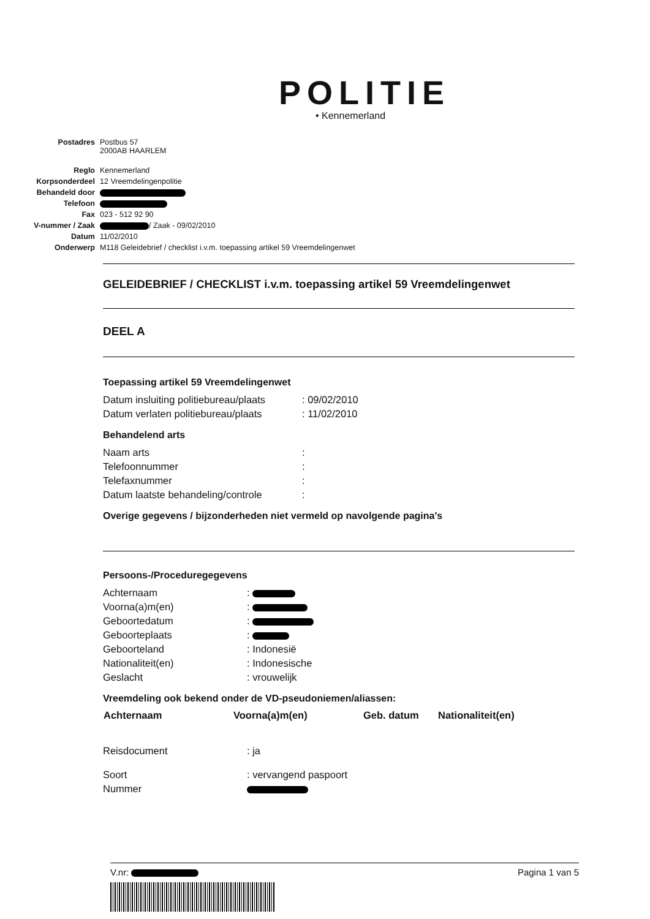POLITIE
• Kennemerland
| Postadres | Postbus 57 2000AB HAARLEM |
| Reglo | Kennemerland |
| Korpsonderdeel | 12 Vreemdelingenpolitie |
| Behandeld door | |
| Telefoon | |
| Fax | 023 - 512 92 90 |
| V-nummer / Zaak | / Zaak - 09/02/2010 |
| Datum | 11/02/2010 |
| Onderwerp | M118 Geleidebrief / checklist i.v.m. toepassing artikel 59 Vreemdelingenwet |
GELEIDEBRIEF / CHECKLIST i.v.m. toepassing artikel 59 Vreemdelingenwet
DEEL A
Toepassing artikel 59 Vreemdelingenwet
| Datum insluiting politiebureau/plaats | : 09/02/2010 |
| Datum verlaten politiebureau/plaats | : 11/02/2010 |
Behandelend arts
| Naam arts | : |
| Telefoonnummer | : |
| Telefaxnummer | : |
| Datum laatste behandeling/controle | : |
Overige gegevens / bijzonderheden niet vermeld op navolgende pagina's
Persoons-/Proceduregegevens
| Achternaam | : |
| Voorna(a)m(en) | : |
| Geboortedatum | : |
| Geboorteplaats | : |
| Geboorteland | : Indonesië |
| Nationaliteit(en) | : Indonesische |
| Geslacht | : vrouwelijk |
Vreemdeling ook bekend onder de VD-pseudoniemen/aliassen:
| Achternaam | Voorna(a)m(en) | Geb. datum | Nationaliteit(en) |
| --- | --- | --- | --- |
| Reisdocument | : ja |
| Soort | : vervangend paspoort |
| Nummer | |
V.nr: Pagina 1 van 5